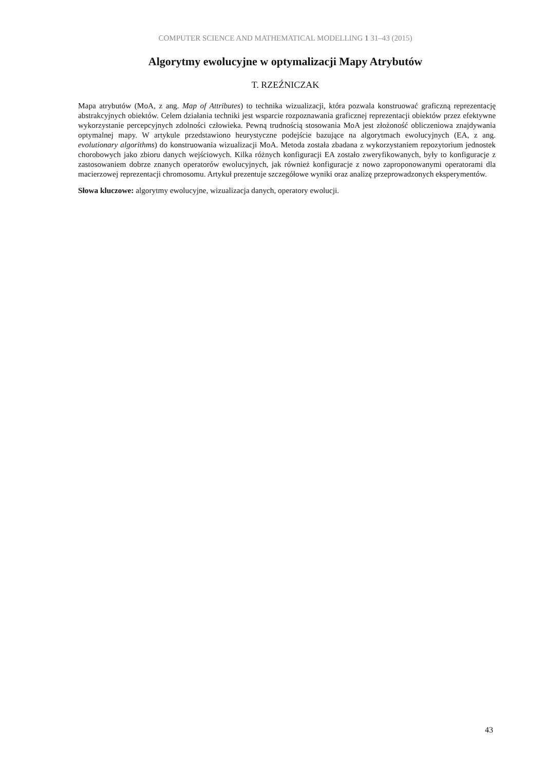COMPUTER SCIENCE AND MATHEMATICAL MODELLING 1 31–43 (2015)
Algorytmy ewolucyjne w optymalizacji Mapy Atrybutów
T. RZEŹNICZAK
Mapa atrybutów (MoA, z ang. Map of Attributes) to technika wizualizacji, która pozwala konstruować graficzną reprezentację abstrakcyjnych obiektów. Celem działania techniki jest wsparcie rozpoznawania graficznej reprezentacji obiektów przez efektywne wykorzystanie percepcyjnych zdolności człowieka. Pewną trudnością stosowania MoA jest złożoność obliczeniowa znajdywania optymalnej mapy. W artykule przedstawiono heurystyczne podejście bazujące na algorytmach ewolucyjnych (EA, z ang. evolutionary algorithms) do konstruowania wizualizacji MoA. Metoda została zbadana z wykorzystaniem repozytorium jednostek chorobowych jako zbioru danych wejściowych. Kilka różnych konfiguracji EA zostało zweryfikowanych, były to konfiguracje z zastosowaniem dobrze znanych operatorów ewolucyjnych, jak również konfiguracje z nowo zaproponowanymi operatorami dla macierzowej reprezentacji chromosomu. Artykuł prezentuje szczegółowe wyniki oraz analizę przeprowadzonych eksperymentów.
Słowa kluczowe: algorytmy ewolucyjne, wizualizacja danych, operatory ewolucji.
43